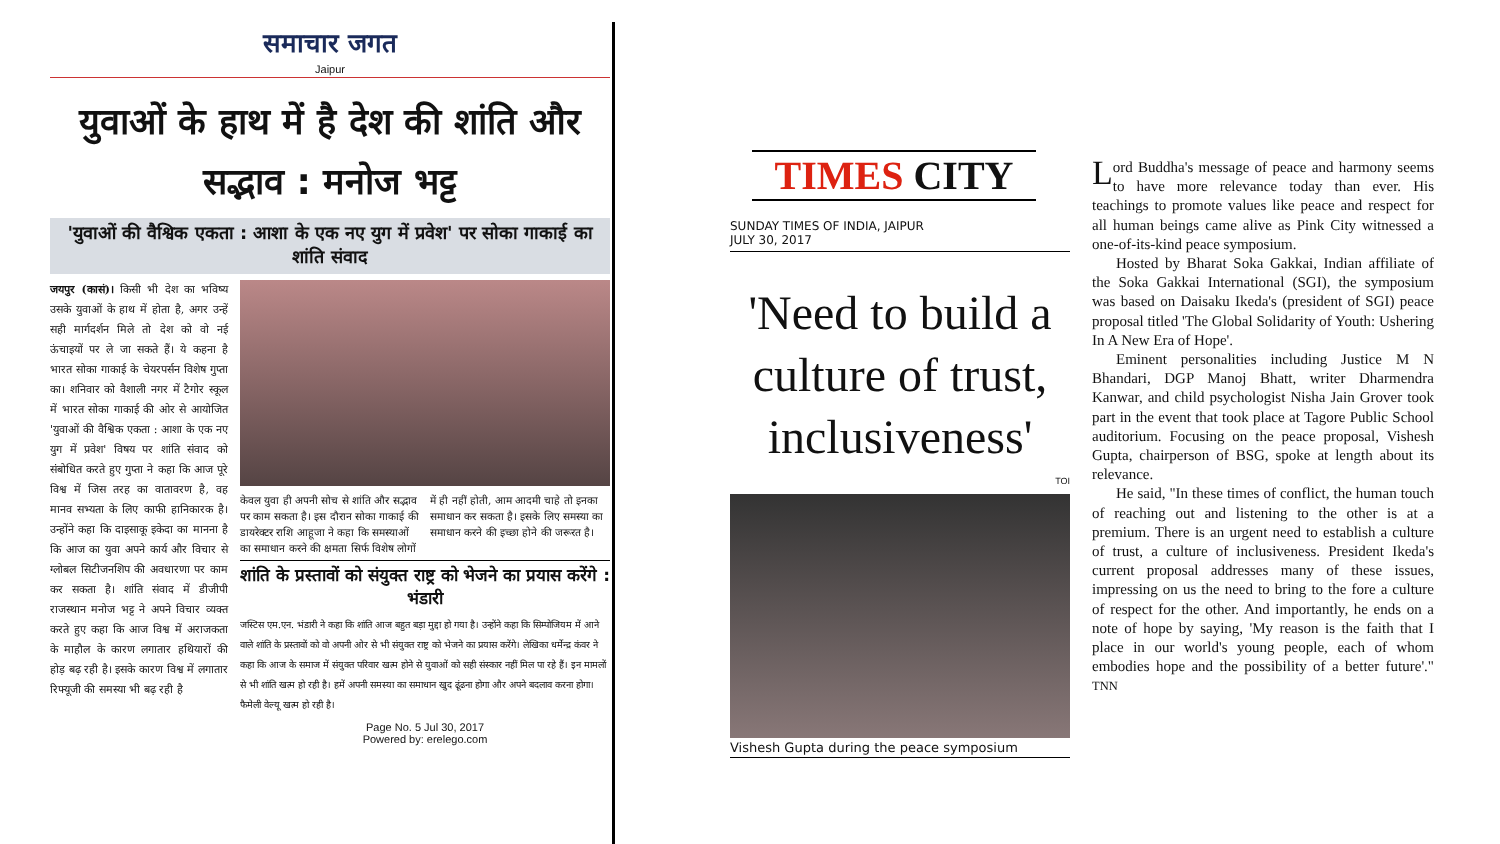समाचार जगत
Jaipur
युवाओं के हाथ में है देश की शांति और सद्भाव : मनोज भट्ट
'युवाओं की वैश्विक एकता : आशा के एक नए युग में प्रवेश' पर सोका गाकाई का शांति संवाद
जयपुर (कासं)। किसी भी देश का भविष्य उसके युवाओं के हाथ में होता है, अगर उन्हें सही मार्गदर्शन मिले तो देश को वो नई ऊंचाइयों पर ले जा सकते हैं। ये कहना है भारत सोका गाकाई के चेयरपर्सन विशेष गुप्ता का। शनिवार को वैशाली नगर में टैगोर स्कूल में भारत सोका गाकाई की ओर से आयोजित 'युवाओं की वैश्विक एकता : आशा के एक नए युग में प्रवेश' विषय पर शांति संवाद को संबोधित करते हुए गुप्ता ने कहा कि आज पूरे विश्व में जिस तरह का वातावरण है, वह मानव सभ्यता के लिए काफी हानिकारक है। उन्होंने कहा कि दाइसाकू इकेदा का मानना है कि आज का युवा अपने कार्य और विचार से ग्लोबल सिटीजनशिप की अवधारणा पर काम कर सकता है। शांति संवाद में डीजीपी राजस्थान मनोज भट्ट ने अपने विचार व्यक्त करते हुए कहा कि आज विश्व में अराजकता के माहौल के कारण लगातार हथियारों की होड़ बढ़ रही है। इसके कारण विश्व में लगातार रिफ्यूजी की समस्या भी बढ़ रही है
केवल युवा ही अपनी सोच से शांति और सद्भाव पर काम सकता है। इस दौरान सोका गाकाई की डायरेक्टर राशि आहूजा ने कहा कि समस्याओं का समाधान करने की क्षमता सिर्फ विशेष लोगों में ही नहीं होती, आम आदमी चाहे तो इनका समाधान कर सकता है। इसके लिए समस्या का समाधान करने की इच्छा होने की जरूरत है।
शांति के प्रस्तावों को संयुक्त राष्ट्र को भेजने का प्रयास करेंगे : भंडारी
जस्टिस एम.एन. भंडारी ने कहा कि शांति आज बहुत बड़ा मुद्दा हो गया है। उन्होंने कहा कि सिम्पोजियम में आने वाले शांति के प्रस्तावों को वो अपनी ओर से भी संयुक्त राष्ट्र को भेजने का प्रयास करेंगे। लेखिका धर्मेन्द्र कंवर ने कहा कि आज के समाज में संयुक्त परिवार खत्म होने से युवाओं को सही संस्कार नहीं मिल पा रहे हैं। इन मामलों से भी शांति खत्म हो रही है। हमें अपनी समस्या का समाधान खुद ढूंढना होगा और अपने बदलाव करना होगा। फैमेली वेल्यू खत्म हो रही है।
Page No. 5 Jul 30, 2017
Powered by: erelego.com
TIMES CITY
SUNDAY TIMES OF INDIA, JAIPUR
JULY 30, 2017
'Need to build a culture of trust, inclusiveness'
TOI
Vishesh Gupta during the peace symposium
Lord Buddha's message of peace and harmony seems to have more relevance today than ever. His teachings to promote values like peace and respect for all human beings came alive as Pink City witnessed a one-of-its-kind peace symposium.
Hosted by Bharat Soka Gakkai, Indian affiliate of the Soka Gakkai International (SGI), the symposium was based on Daisaku Ikeda's (president of SGI) peace proposal titled 'The Global Solidarity of Youth: Ushering In A New Era of Hope'.
Eminent personalities including Justice M N Bhandari, DGP Manoj Bhatt, writer Dharmendra Kanwar, and child psychologist Nisha Jain Grover took part in the event that took place at Tagore Public School auditorium. Focusing on the peace proposal, Vishesh Gupta, chairperson of BSG, spoke at length about its relevance.
He said, "In these times of conflict, the human touch of reaching out and listening to the other is at a premium. There is an urgent need to establish a culture of trust, a culture of inclusiveness. President Ikeda's current proposal addresses many of these issues, impressing on us the need to bring to the fore a culture of respect for the other. And importantly, he ends on a note of hope by saying, 'My reason is the faith that I place in our world's young people, each of whom embodies hope and the possibility of a better future'." TNN